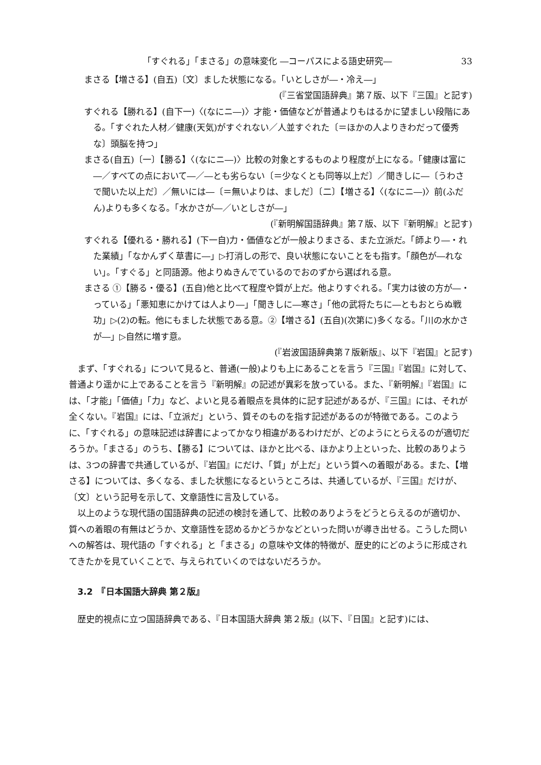「すぐれる」「まさる」の意味変化 ―コーパスによる語史研究― 33
まさる【増さる】(自五)〔文〕ました状態になる。「いとしさが―・冷え―」
(『三省堂国語辞典』第７版、以下『三国』と記す)
すぐれる【勝れる】(自下一)〈(なにニ―)〉才能・価値などが普通よりもはるかに望ましい段階にある。「すぐれた人材／健康(天気)がすぐれない／人並すぐれた〔＝ほかの人よりきわだって優秀な〕頭脳を持つ」
まさる(自五)〔一〕【勝る】〈(なにニ―)〉比較の対象とするものより程度が上になる。「健康は富に―／すべての点において―／―とも劣らない〔＝少なくとも同等以上だ〕／聞きしに―〔うわさで聞いた以上だ〕／無いには―〔＝無いよりは、ましだ〕〔二〕【増さる】〈(なにニ―)〉前(ふだん)よりも多くなる。「水かさが―／いとしさが―」
(『新明解国語辞典』第７版、以下『新明解』と記す)
すぐれる【優れる・勝れる】(下一自)力・価値などが一般よりまさる、また立派だ。「師より―・れた業績」「なかんずく草書に―」▷打消しの形で、良い状態にないことをも指す。「顔色が―れない」。「すぐる」と同語源。他よりぬきんでているのでおのずから選ばれる意。
まさる ①【勝る・優る】(五自)他と比べて程度や質が上だ。他よりすぐれる。「実力は彼の方が―・っている」「悪知恵にかけては人より―」「聞きしに―寒さ」「他の武将たちに―ともおとらぬ戦功」▷(2)の転。他にもました状態である意。②【増さる】(五自)(次第に)多くなる。「川の水かさが―」▷自然に増す意。
(『岩波国語辞典第７版新版』、以下『岩国』と記す)
まず、「すぐれる」について見ると、普通(一般)よりも上にあることを言う『三国』『岩国』に対して、普通より遥かに上であることを言う『新明解』の記述が異彩を放っている。また、『新明解』『岩国』には、「才能」「価値」「力」など、よいと見る着眼点を具体的に記す記述があるが、『三国』には、それが全くない。『岩国』には、「立派だ」という、質そのものを指す記述があるのが特徴である。このように、「すぐれる」の意味記述は辞書によってかなり相違があるわけだが、どのようにとらえるのが適切だろうか。「まさる」のうち、【勝る】については、ほかと比べる、ほかより上といった、比較のありようは、3つの辞書で共通しているが、『岩国』にだけ、「質」が上だ」という質への着眼がある。また、【増さる】については、多くなる、ました状態になるというところは、共通しているが、『三国』だけが、〔文〕という記号を示して、文章語性に言及している。
以上のような現代語の国語辞典の記述の検討を通して、比較のありようをどうとらえるのが適切か、質への着眼の有無はどうか、文章語性を認めるかどうかなどといった問いが導き出せる。こうした問いへの解答は、現代語の「すぐれる」と「まさる」の意味や文体的特徴が、歴史的にどのように形成されてきたかを見ていくことで、与えられていくのではないだろうか。
3.2　『日本国語大辞典 第２版』
歴史的視点に立つ国語辞典である、『日本国語大辞典 第２版』(以下、『日国』と記す)には、